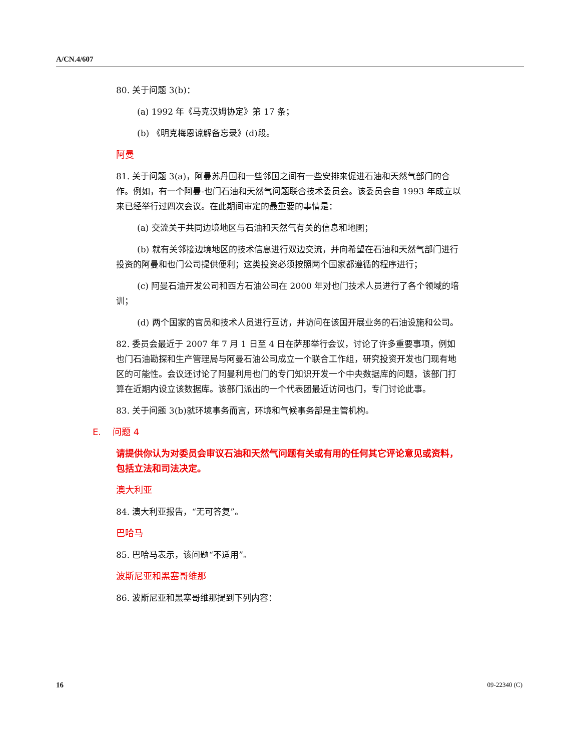A/CN.4/607
80. 关于问题 3(b)：
(a) 1992 年《马克汉姆协定》第 17 条；
(b) 《明克梅恩谅解备忘录》(d)段。
阿曼
81. 关于问题 3(a)，阿曼苏丹国和一些邻国之间有一些安排来促进石油和天然气部门的合作。例如，有一个阿曼-也门石油和天然气问题联合技术委员会。该委员会自 1993 年成立以来已经举行过四次会议。在此期间审定的最重要的事情是：
(a) 交流关于共同边境地区与石油和天然气有关的信息和地图；
(b) 就有关邻接边境地区的技术信息进行双边交流，并向希望在石油和天然气部门进行投资的阿曼和也门公司提供便利；这类投资必须按照两个国家都遵循的程序进行；
(c) 阿曼石油开发公司和西方石油公司在 2000 年对也门技术人员进行了各个领域的培训；
(d) 两个国家的官员和技术人员进行互访，并访问在该国开展业务的石油设施和公司。
82. 委员会最近于 2007 年 7 月 1 日至 4 日在萨那举行会议，讨论了许多重要事项，例如也门石油勘探和生产管理局与阿曼石油公司成立一个联合工作组，研究投资开发也门现有地区的可能性。会议还讨论了阿曼利用也门的专门知识开发一个中央数据库的问题，该部门打算在近期内设立该数据库。该部门派出的一个代表团最近访问也门，专门讨论此事。
83. 关于问题 3(b)就环境事务而言，环境和气候事务部是主管机构。
E. 问题 4
请提供你认为对委员会审议石油和天然气问题有关或有用的任何其它评论意见或资料，包括立法和司法决定。
澳大利亚
84. 澳大利亚报告，“无可答复”。
巴哈马
85. 巴哈马表示，该问题“不适用”。
波斯尼亚和黑塞哥维那
86. 波斯尼亚和黑塞哥维那提到下列内容：
16 09-22340 (C)